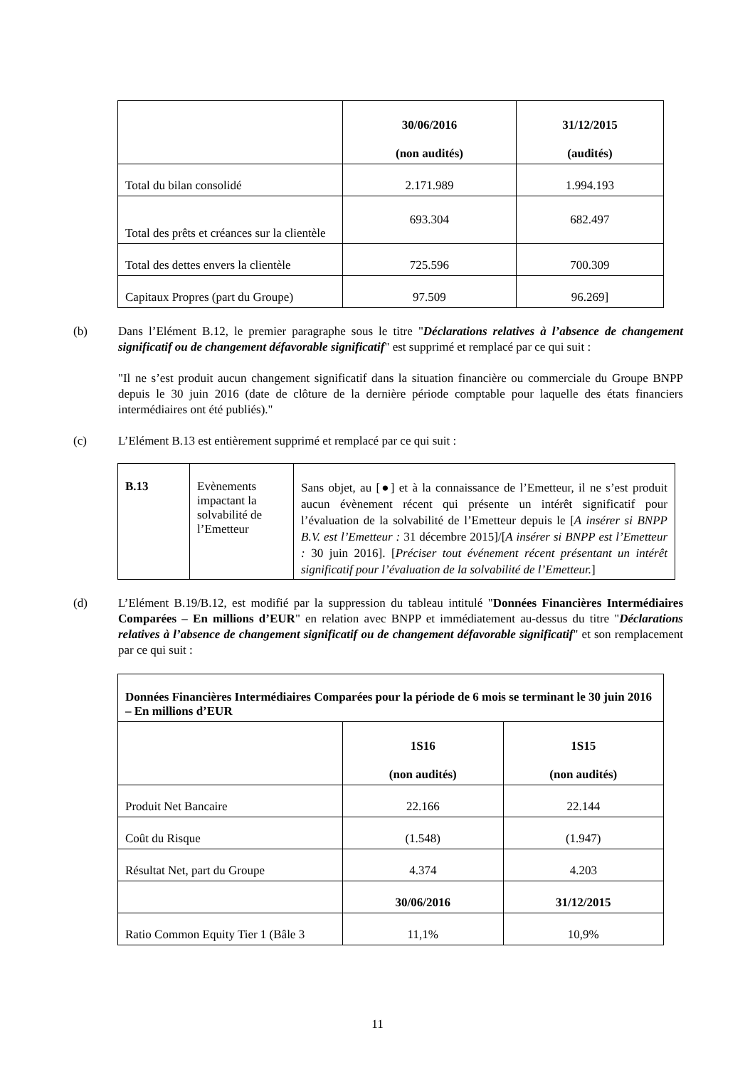| | 30/06/2016 (non audités) | 31/12/2015 (audités) |
| Total du bilan consolidé | 2.171.989 | 1.994.193 |
| Total des prêts et créances sur la clientèle | 693.304 | 682.497 |
| Total des dettes envers la clientèle | 725.596 | 700.309 |
| Capitaux Propres (part du Groupe) | 97.509 | 96.269] |
(b) Dans l’Elément B.12, le premier paragraphe sous le titre "Déclarations relatives à l’absence de changement significatif ou de changement défavorable significatif" est supprimé et remplacé par ce qui suit :
"Il ne s’est produit aucun changement significatif dans la situation financière ou commerciale du Groupe BNPP depuis le 30 juin 2016 (date de clôture de la dernière période comptable pour laquelle des états financiers intermédiaires ont été publiés)."
(c) L’Elément B.13 est entièrement supprimé et remplacé par ce qui suit :
| B.13 | Evènements impactant la solvabilité de l’Emetteur | Sans objet, au [●] et à la connaissance de l’Emetteur, il ne s’est produit aucun évènement récent qui présente un intérêt significatif pour l’évaluation de la solvabilité de l’Emetteur depuis le [ A insérer si BNPP B.V. est l’Emetteur : 31 décembre 2015]/[ A insérer si BNPP est l’Emetteur : 30 juin 2016]. [ Préciser tout événement récent présentant un intérêt significatif pour l’évaluation de la solvabilité de l’Emetteur. ] |
(d) L’Elément B.19/B.12, est modifié par la suppression du tableau intitulé "Données Financières Intermédiaires Comparées – En millions d’EUR" en relation avec BNPP et immédiatement au-dessus du titre "Déclarations relatives à l’absence de changement significatif ou de changement défavorable significatif" et son remplacement par ce qui suit :
| Données Financières Intermédiaires Comparées pour la période de 6 mois se terminant le 30 juin 2016 – En millions d’EUR | | |
| | 1S16 (non audités) | 1S15 (non audités) |
| Produit Net Bancaire | 22.166 | 22.144 |
| Coût du Risque | (1.548) | (1.947) |
| Résultat Net, part du Groupe | 4.374 | 4.203 |
| | 30/06/2016 | 31/12/2015 |
| Ratio Common Equity Tier 1 (Bâle 3 | 11,1% | 10,9% |
11